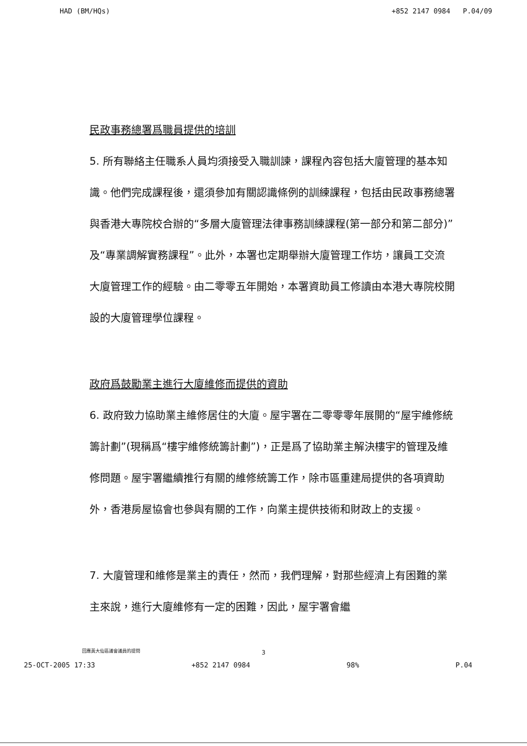HAD (BM/HQs) +852 2147 0984 P.04/09
民政事務總署爲職員提供的培訓
5. 所有聯絡主任職系人員均須接受入職訓諫，課程內容包括大廈管理的基本知識。他們完成課程後，還須參加有關認識條例的訓練課程，包括由民政事務總署與香港大專院校合辦的“多層大廈管理法律事務訓練課程(第一部分和第二部分)”及“專業調解實務課程”。此外，本署也定期舉辦大廈管理工作坊，讓員工交流大廈管理工作的經驗。由二零零五年開始，本署資助員工修讀由本港大專院校開設的大廈管理學位課程。
政府爲鼓勵業主進行大廈維修而提供的資助
6. 政府致力協助業主維修居住的大廈。屋宇署在二零零零年展開的“屋宇維修統籌計劃”(現稱爲“樓宇維修統籌計劃”)，正是爲了協助業主解決樓宇的管理及維修問題。屋宇署繼續推行有關的維修統籌工作，除市區重建局提供的各項資助外，香港房屋協會也參與有關的工作，向業主提供技術和財政上的支援。
7. 大廈管理和維修是業主的責任，然而，我們理解，對那些經濟上有困難的業主來說，進行大廈維修有一定的困難，因此，屋宇署會繼
回應黃大仙區議會議員的提問
3
25-OCT-2005 17:33 +852 2147 0984 98% P.04